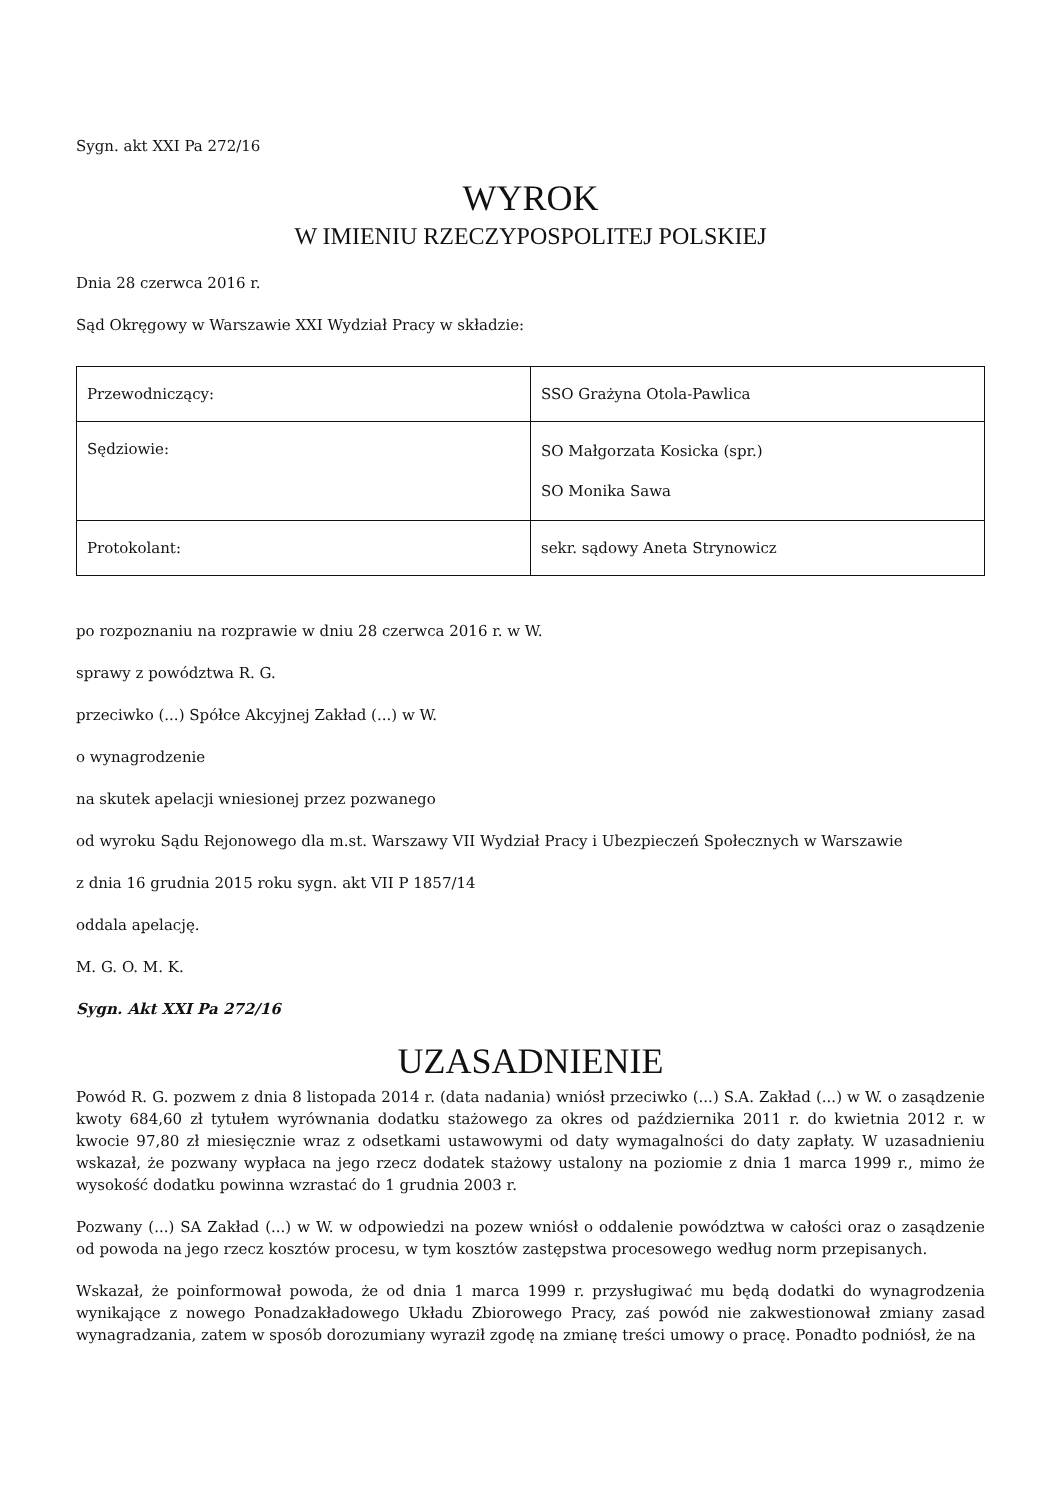Sygn. akt XXI Pa 272/16
WYROK
W IMIENIU RZECZYPOSPOLITEJ POLSKIEJ
Dnia 28 czerwca 2016 r.
Sąd Okręgowy w Warszawie XXI Wydział Pracy w składzie:
| Przewodniczący: | SSO Grażyna Otola-Pawlica |
| Sędziowie: | SO Małgorzata Kosicka (spr.) SO Monika Sawa |
| Protokolant: | sekr. sądowy Aneta Strynowicz |
po rozpoznaniu na rozprawie w dniu 28 czerwca 2016 r. w W.
sprawy z powództwa R. G.
przeciwko (...) Spółce Akcyjnej Zakład (...) w W.
o wynagrodzenie
na skutek apelacji wniesionej przez pozwanego
od wyroku Sądu Rejonowego dla m.st. Warszawy VII Wydział Pracy i Ubezpieczeń Społecznych w Warszawie
z dnia 16 grudnia 2015 roku sygn. akt VII P 1857/14
oddala apelację.
M. G. O. M. K.
Sygn. Akt XXI Pa 272/16
UZASADNIENIE
Powód R. G. pozwem z dnia 8 listopada 2014 r. (data nadania) wniósł przeciwko (...) S.A. Zakład (...) w W. o zasądzenie kwoty 684,60 zł tytułem wyrównania dodatku stażowego za okres od października 2011 r. do kwietnia 2012 r. w kwocie 97,80 zł miesięcznie wraz z odsetkami ustawowymi od daty wymagalności do daty zapłaty. W uzasadnieniu wskazał, że pozwany wypłaca na jego rzecz dodatek stażowy ustalony na poziomie z dnia 1 marca 1999 r., mimo że wysokość dodatku powinna wzrastać do 1 grudnia 2003 r.
Pozwany (...) SA Zakład (...) w W. w odpowiedzi na pozew wniósł o oddalenie powództwa w całości oraz o zasądzenie od powoda na jego rzecz kosztów procesu, w tym kosztów zastępstwa procesowego według norm przepisanych.
Wskazał, że poinformował powoda, że od dnia 1 marca 1999 r. przysługiwać mu będą dodatki do wynagrodzenia wynikające z nowego Ponadzakładowego Układu Zbiorowego Pracy, zaś powód nie zakwestionował zmiany zasad wynagradzania, zatem w sposób dorozumiany wyraził zgodę na zmianę treści umowy o pracę. Ponadto podniósł, że na